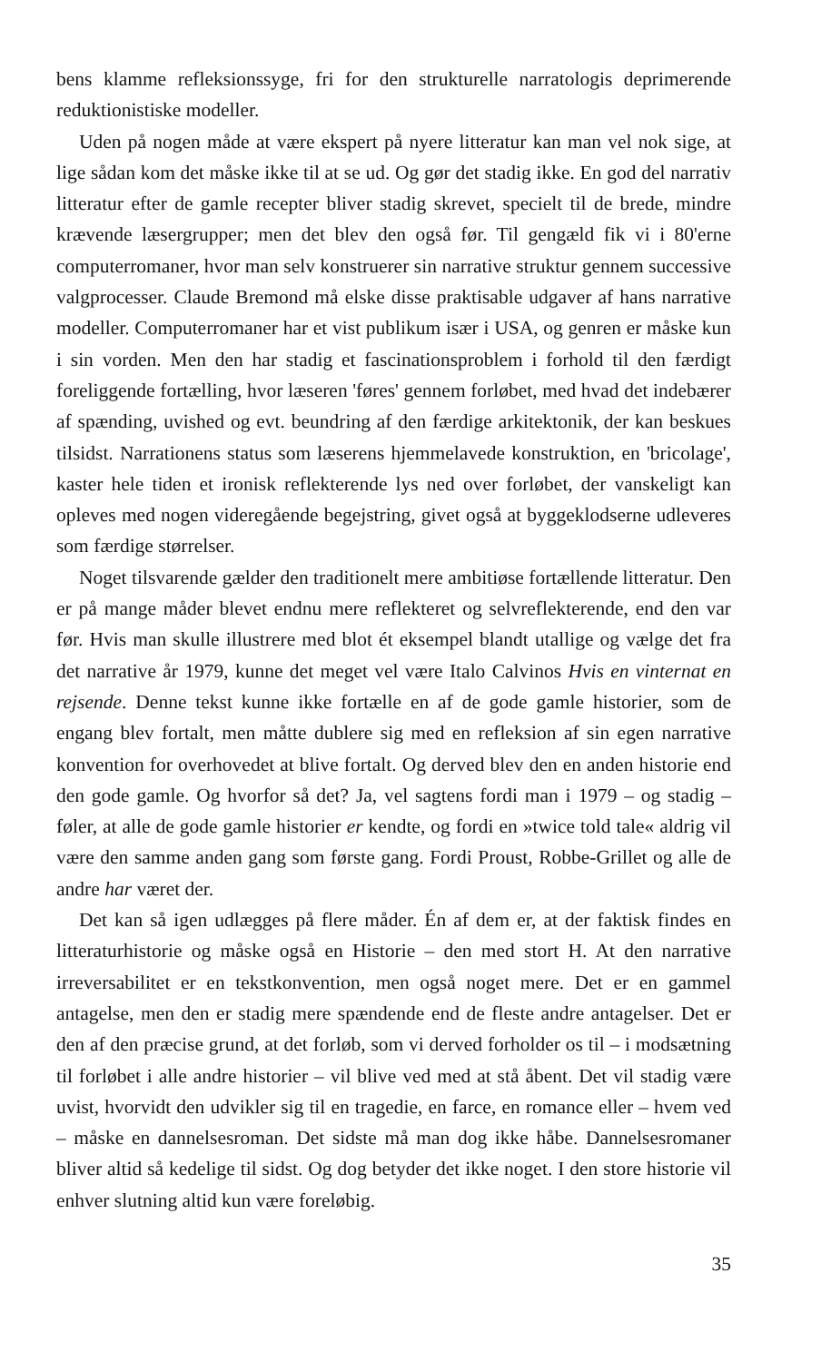bens klamme refleksionssyge, fri for den strukturelle narratologis deprimerende reduktionistiske modeller.
Uden på nogen måde at være ekspert på nyere litteratur kan man vel nok sige, at lige sådan kom det måske ikke til at se ud. Og gør det stadig ikke. En god del narrativ litteratur efter de gamle recepter bliver stadig skrevet, specielt til de brede, mindre krævende læsergrupper; men det blev den også før. Til gengæld fik vi i 80'erne computerromaner, hvor man selv konstruerer sin narrative struktur gennem successive valgprocesser. Claude Bremond må elske disse praktisable udgaver af hans narrative modeller. Computerromaner har et vist publikum især i USA, og genren er måske kun i sin vorden. Men den har stadig et fascinationsproblem i forhold til den færdigt foreliggende fortælling, hvor læseren 'føres' gennem forløbet, med hvad det indebærer af spænding, uvished og evt. beundring af den færdige arkitektonik, der kan beskues tilsidst. Narrationens status som læserens hjemmelavede konstruktion, en 'bricolage', kaster hele tiden et ironisk reflekterende lys ned over forløbet, der vanskeligt kan opleves med nogen videregående begejstring, givet også at byggeklodserne udleveres som færdige størrelser.
Noget tilsvarende gælder den traditionelt mere ambitiøse fortællende litteratur. Den er på mange måder blevet endnu mere reflekteret og selvreflekterende, end den var før. Hvis man skulle illustrere med blot ét eksempel blandt utallige og vælge det fra det narrative år 1979, kunne det meget vel være Italo Calvinos Hvis en vinternat en rejsende. Denne tekst kunne ikke fortælle en af de gode gamle historier, som de engang blev fortalt, men måtte dublere sig med en refleksion af sin egen narrative konvention for overhovedet at blive fortalt. Og derved blev den en anden historie end den gode gamle. Og hvorfor så det? Ja, vel sagtens fordi man i 1979 – og stadig – føler, at alle de gode gamle historier er kendte, og fordi en »twice told tale« aldrig vil være den samme anden gang som første gang. Fordi Proust, Robbe-Grillet og alle de andre har været der.
Det kan så igen udlægges på flere måder. Én af dem er, at der faktisk findes en litteraturhistorie og måske også en Historie – den med stort H. At den narrative irreversabilitet er en tekstkonvention, men også noget mere. Det er en gammel antagelse, men den er stadig mere spændende end de fleste andre antagelser. Det er den af den præcise grund, at det forløb, som vi derved forholder os til – i modsætning til forløbet i alle andre historier – vil blive ved med at stå åbent. Det vil stadig være uvist, hvorvidt den udvikler sig til en tragedie, en farce, en romance eller – hvem ved – måske en dannelsesroman. Det sidste må man dog ikke håbe. Dannelsesromaner bliver altid så kedelige til sidst. Og dog betyder det ikke noget. I den store historie vil enhver slutning altid kun være foreløbig.
35